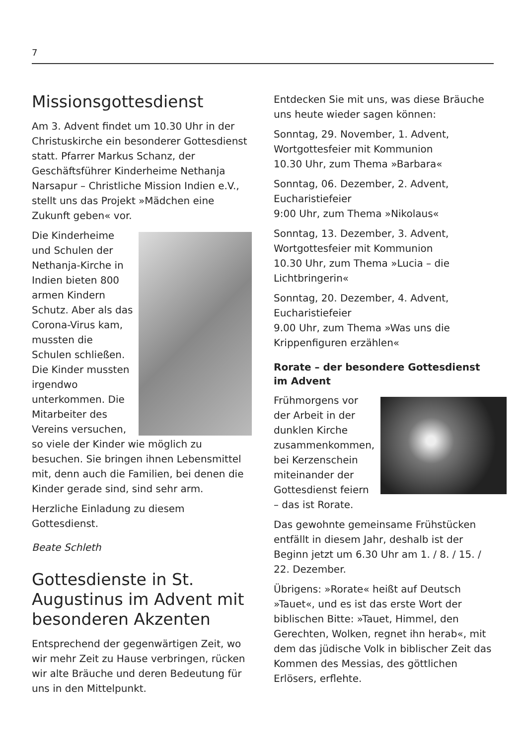7
Missionsgottesdienst
Am 3. Advent findet um 10.30 Uhr in der Christuskirche ein besonderer Gottesdienst statt. Pfarrer Markus Schanz, der Geschäftsführer Kinderheime Nethanja Narsapur – Christliche Mission Indien e.V., stellt uns das Projekt »Mädchen eine Zukunft geben« vor.
Die Kinderheime und Schulen der Nethanja-Kirche in Indien bieten 800 armen Kindern Schutz. Aber als das Corona-Virus kam, mussten die Schulen schließen. Die Kinder mussten irgendwo unterkommen. Die Mitarbeiter des Vereins versuchen, so viele der Kinder wie möglich zu besuchen. Sie bringen ihnen Lebensmittel mit, denn auch die Familien, bei denen die Kinder gerade sind, sind sehr arm.
Herzliche Einladung zu diesem Gottesdienst.
Beate Schleth
Gottesdienste in St. Augustinus im Advent mit besonderen Akzenten
Entsprechend der gegenwärtigen Zeit, wo wir mehr Zeit zu Hause verbringen, rücken wir alte Bräuche und deren Bedeutung für uns in den Mittelpunkt.
Entdecken Sie mit uns, was diese Bräuche uns heute wieder sagen können:
Sonntag, 29. November, 1. Advent,
Wortgottesfeier mit Kommunion
10.30 Uhr, zum Thema »Barbara«
Sonntag, 06. Dezember, 2. Advent,
Eucharistiefeier
9:00 Uhr, zum Thema »Nikolaus«
Sonntag, 13. Dezember, 3. Advent,
Wortgottesfeier mit Kommunion
10.30 Uhr, zum Thema »Lucia – die Lichtbringerin«
Sonntag, 20. Dezember, 4. Advent,
Eucharistiefeier
9.00 Uhr, zum Thema »Was uns die Krippenfiguren erzählen«
Rorate – der besondere Gottesdienst im Advent
Frühmorgens vor der Arbeit in der dunklen Kirche zusammenkommen, bei Kerzenschein miteinander der Gottesdienst feiern – das ist Rorate.
Das gewohnte gemeinsame Frühstücken entfällt in diesem Jahr, deshalb ist der Beginn jetzt um 6.30 Uhr am 1. / 8. / 15. / 22. Dezember.
Übrigens: »Rorate« heißt auf Deutsch »Tauet«, und es ist das erste Wort der biblischen Bitte: »Tauet, Himmel, den Gerechten, Wolken, regnet ihn herab«, mit dem das jüdische Volk in biblischer Zeit das Kommen des Messias, des göttlichen Erlösers, erflehte.